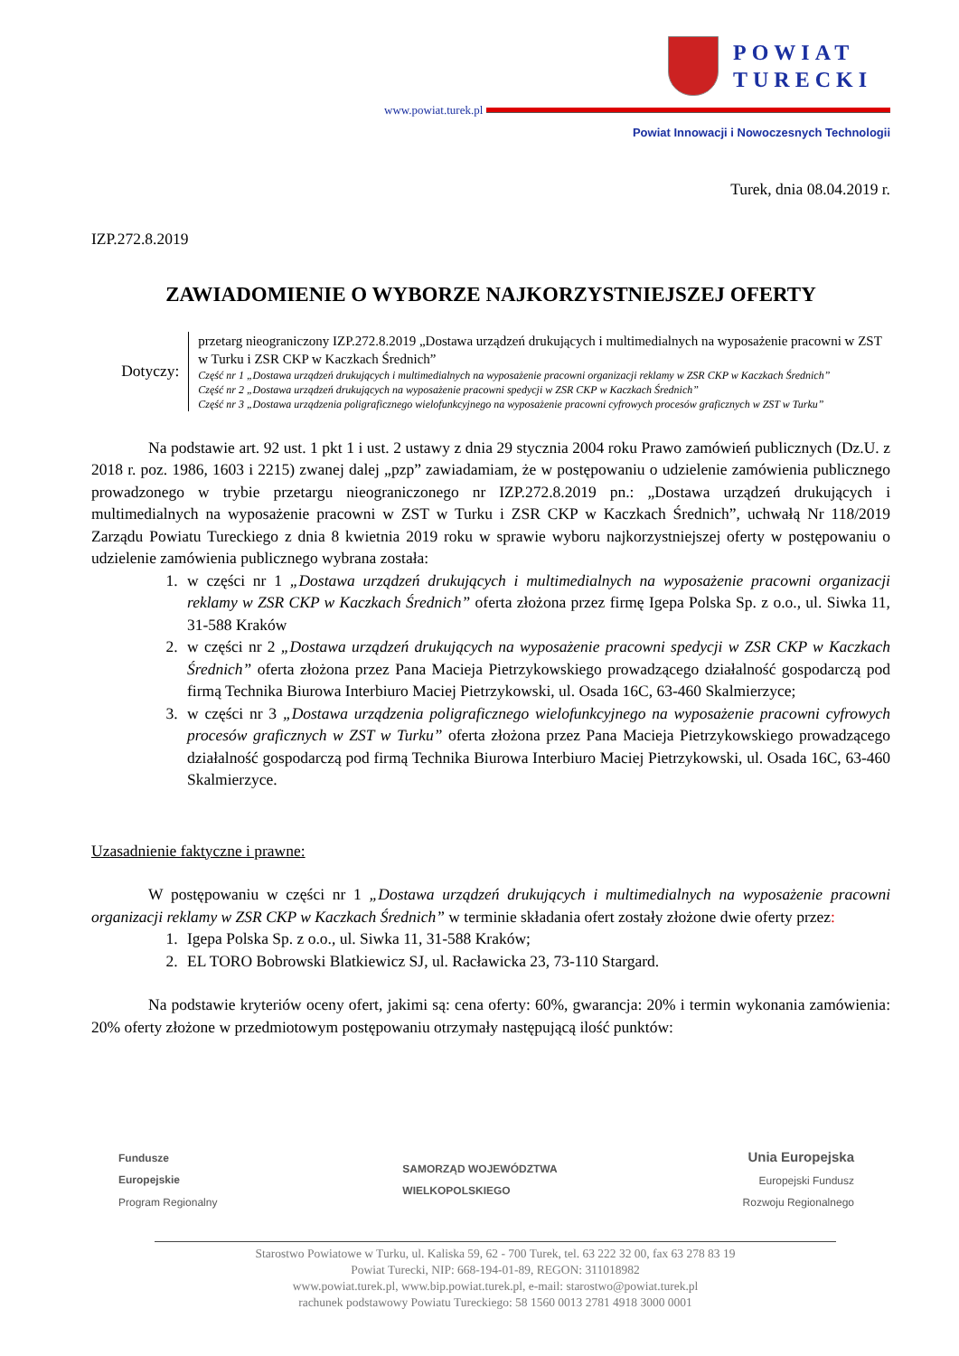POWIAT
TURECKI
www.powiat.turek.pl
Powiat Innowacji i Nowoczesnych Technologii
Turek, dnia 08.04.2019 r.
IZP.272.8.2019
ZAWIADOMIENIE O WYBORZE NAJKORZYSTNIEJSZEJ OFERTY
Dotyczy:
przetarg nieograniczony IZP.272.8.2019 „Dostawa urządzeń drukujących i multimedialnych na wyposażenie pracowni w ZST w Turku i ZSR CKP w Kaczkach Średnich”
Część nr 1 „Dostawa urządzeń drukujących i multimedialnych na wyposażenie pracowni organizacji reklamy w ZSR CKP w Kaczkach Średnich”
Część nr 2 „Dostawa urządzeń drukujących na wyposażenie pracowni spedycji w ZSR CKP w Kaczkach Średnich”
Część nr 3 „Dostawa urządzenia poligraficznego wielofunkcyjnego na wyposażenie pracowni cyfrowych procesów graficznych w ZST w Turku”
Na podstawie art. 92 ust. 1 pkt 1 i ust. 2 ustawy z dnia 29 stycznia 2004 roku Prawo zamówień publicznych (Dz.U. z 2018 r. poz. 1986, 1603 i 2215) zwanej dalej „pzp” zawiadamiam, że w postępowaniu o udzielenie zamówienia publicznego prowadzonego w trybie przetargu nieograniczonego nr IZP.272.8.2019 pn.: „Dostawa urządzeń drukujących i multimedialnych na wyposażenie pracowni w ZST w Turku i ZSR CKP w Kaczkach Średnich”, uchwałą Nr 118/2019 Zarządu Powiatu Tureckiego z dnia 8 kwietnia 2019 roku w sprawie wyboru najkorzystniejszej oferty w postępowaniu o udzielenie zamówienia publicznego wybrana została:
1. w części nr 1 „Dostawa urządzeń drukujących i multimedialnych na wyposażenie pracowni organizacji reklamy w ZSR CKP w Kaczkach Średnich” oferta złożona przez firmę Igepa Polska Sp. z o.o., ul. Siwka 11, 31-588 Kraków
2. w części nr 2 „Dostawa urządzeń drukujących na wyposażenie pracowni spedycji w ZSR CKP w Kaczkach Średnich” oferta złożona przez Pana Macieja Pietrzykowskiego prowadzącego działalność gospodarczą pod firmą Technika Biurowa Interbiuro Maciej Pietrzykowski, ul. Osada 16C, 63-460 Skalmierzyce;
3. w części nr 3 „Dostawa urządzenia poligraficznego wielofunkcyjnego na wyposażenie pracowni cyfrowych procesów graficznych w ZST w Turku” oferta złożona przez Pana Macieja Pietrzykowskiego prowadzącego działalność gospodarczą pod firmą Technika Biurowa Interbiuro Maciej Pietrzykowski, ul. Osada 16C, 63-460 Skalmierzyce.
Uzasadnienie faktyczne i prawne:
W postępowaniu w części nr 1 „Dostawa urządzeń drukujących i multimedialnych na wyposażenie pracowni organizacji reklamy w ZSR CKP w Kaczkach Średnich” w terminie składania ofert zostały złożone dwie oferty przez:
1. Igepa Polska Sp. z o.o., ul. Siwka 11, 31-588 Kraków;
2. EL TORO Bobrowski Blatkiewicz SJ, ul. Racławicka 23, 73-110 Stargard.
Na podstawie kryteriów oceny ofert, jakimi są: cena oferty: 60%, gwarancja: 20% i termin wykonania zamówienia: 20% oferty złożone w przedmiotowym postępowaniu otrzymały następującą ilość punktów:
Fundusze
Europejskie
Program Regionalny
SAMORZĄD WOJEWÓDZTWA
WIELKOPOLSKIEGO
Unia Europejska
Europejski Fundusz
Rozwoju Regionalnego
Starostwo Powiatowe w Turku, ul. Kaliska 59, 62 - 700 Turek, tel. 63 222 32 00, fax 63 278 83 19
Powiat Turecki, NIP: 668-194-01-89, REGON: 311018982
www.powiat.turek.pl, www.bip.powiat.turek.pl, e-mail: starostwo@powiat.turek.pl
rachunek podstawowy Powiatu Tureckiego: 58 1560 0013 2781 4918 3000 0001